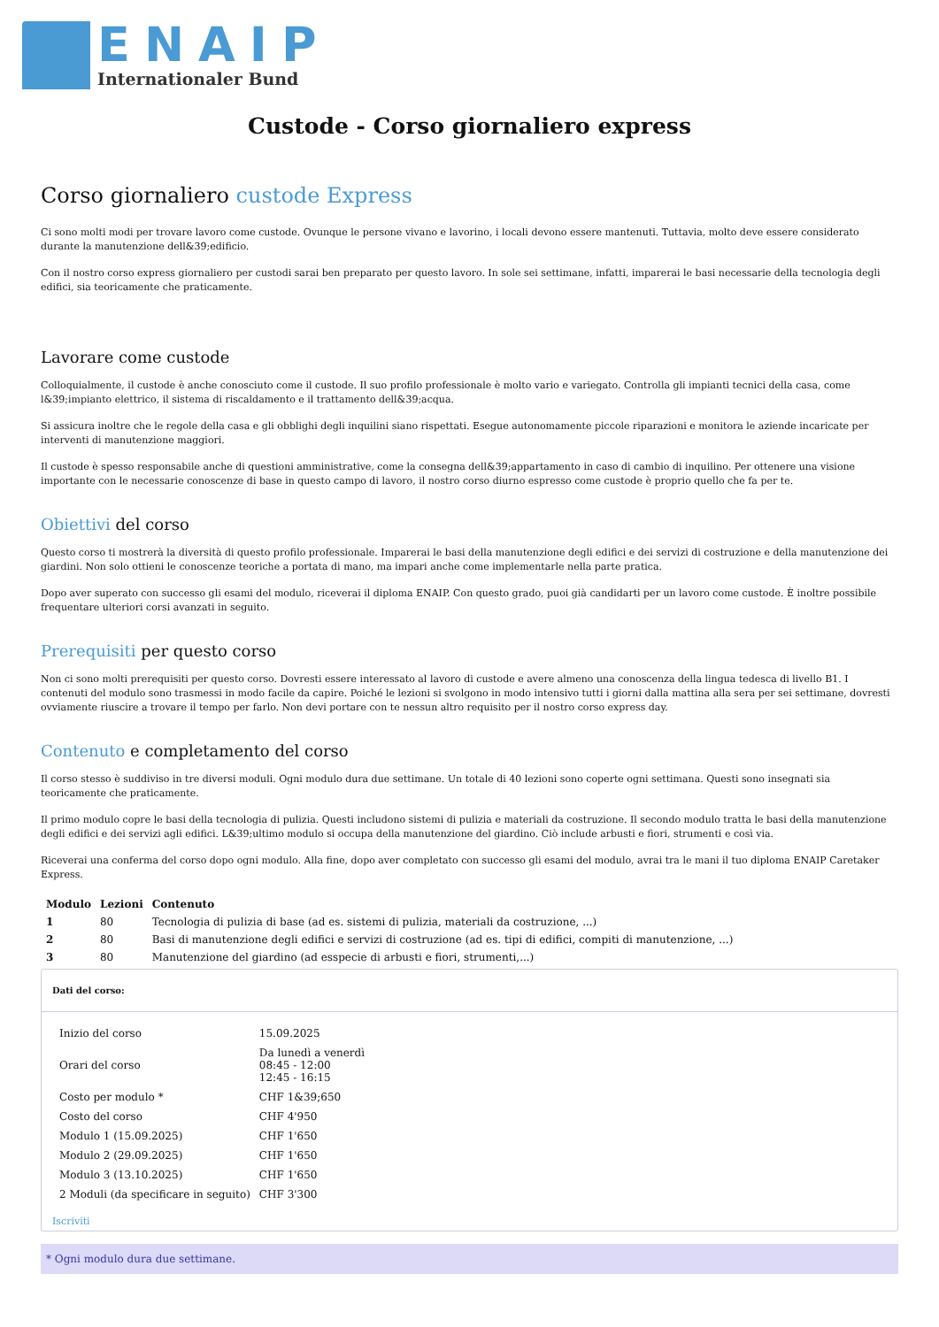ENAIP
Internationaler Bund
Custode - Corso giornaliero express
Corso giornaliero custode Express
Ci sono molti modi per trovare lavoro come custode. Ovunque le persone vivano e lavorino, i locali devono essere mantenuti. Tuttavia, molto deve essere considerato durante la manutenzione dell&39;edificio.
Con il nostro corso express giornaliero per custodi sarai ben preparato per questo lavoro. In sole sei settimane, infatti, imparerai le basi necessarie della tecnologia degli edifici, sia teoricamente che praticamente.
Lavorare come custode
Colloquialmente, il custode è anche conosciuto come il custode. Il suo profilo professionale è molto vario e variegato. Controlla gli impianti tecnici della casa, come l&39;impianto elettrico, il sistema di riscaldamento e il trattamento dell&39;acqua.
Si assicura inoltre che le regole della casa e gli obblighi degli inquilini siano rispettati. Esegue autonomamente piccole riparazioni e monitora le aziende incaricate per interventi di manutenzione maggiori.
Il custode è spesso responsabile anche di questioni amministrative, come la consegna dell&39;appartamento in caso di cambio di inquilino. Per ottenere una visione importante con le necessarie conoscenze di base in questo campo di lavoro, il nostro corso diurno espresso come custode è proprio quello che fa per te.
Obiettivi del corso
Questo corso ti mostrerà la diversità di questo profilo professionale. Imparerai le basi della manutenzione degli edifici e dei servizi di costruzione e della manutenzione dei giardini. Non solo ottieni le conoscenze teoriche a portata di mano, ma impari anche come implementarle nella parte pratica.
Dopo aver superato con successo gli esami del modulo, riceverai il diploma ENAIP. Con questo grado, puoi già candidarti per un lavoro come custode. È inoltre possibile frequentare ulteriori corsi avanzati in seguito.
Prerequisiti per questo corso
Non ci sono molti prerequisiti per questo corso. Dovresti essere interessato al lavoro di custode e avere almeno una conoscenza della lingua tedesca di livello B1. I contenuti del modulo sono trasmessi in modo facile da capire. Poiché le lezioni si svolgono in modo intensivo tutti i giorni dalla mattina alla sera per sei settimane, dovresti ovviamente riuscire a trovare il tempo per farlo. Non devi portare con te nessun altro requisito per il nostro corso express day.
Contenuto e completamento del corso
Il corso stesso è suddiviso in tre diversi moduli. Ogni modulo dura due settimane. Un totale di 40 lezioni sono coperte ogni settimana. Questi sono insegnati sia teoricamente che praticamente.
Il primo modulo copre le basi della tecnologia di pulizia. Questi includono sistemi di pulizia e materiali da costruzione. Il secondo modulo tratta le basi della manutenzione degli edifici e dei servizi agli edifici. L&39;ultimo modulo si occupa della manutenzione del giardino. Ciò include arbusti e fiori, strumenti e così via.
Riceverai una conferma del corso dopo ogni modulo. Alla fine, dopo aver completato con successo gli esami del modulo, avrai tra le mani il tuo diploma ENAIP Caretaker Express.
| Modulo | Lezioni | Contenuto |
| --- | --- | --- |
| 1 | 80 | Tecnologia di pulizia di base (ad es. sistemi di pulizia, materiali da costruzione, ...) |
| 2 | 80 | Basi di manutenzione degli edifici e servizi di costruzione (ad es. tipi di edifici, compiti di manutenzione, ...) |
| 3 | 80 | Manutenzione del giardino (ad esspecie di arbusti e fiori, strumenti,...) |
Dati del corso:
| Inizio del corso | 15.09.2025 |
| Orari del corso | Da lunedì a venerdì 08:45 - 12:00 12:45 - 16:15 |
| Costo per modulo * | CHF 1&39;650 |
| Costo del corso | CHF 4'950 |
| Modulo 1 (15.09.2025) | CHF 1'650 |
| Modulo 2 (29.09.2025) | CHF 1'650 |
| Modulo 3 (13.10.2025) | CHF 1'650 |
| 2 Moduli (da specificare in seguito) | CHF 3'300 |
Iscriviti
* Ogni modulo dura due settimane.